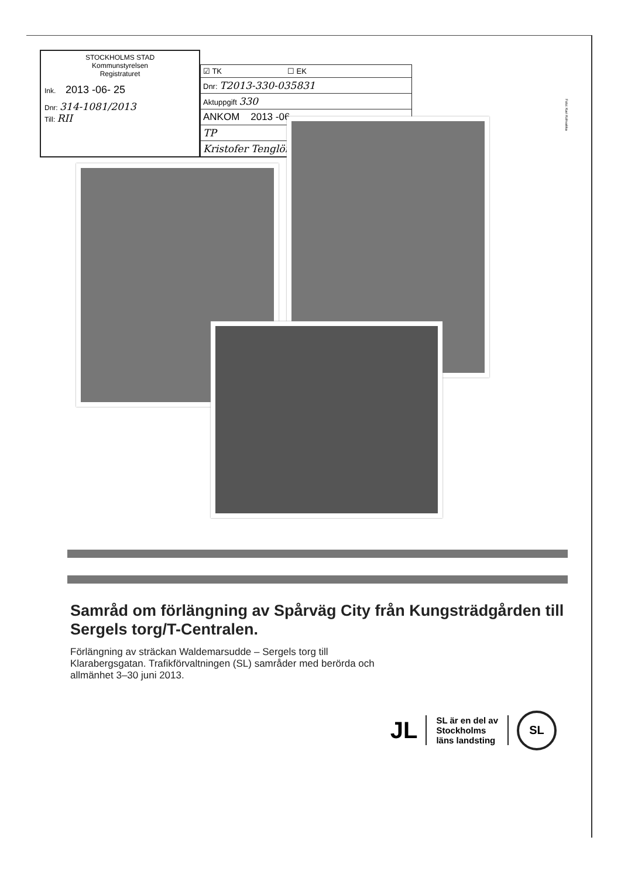STOCKHOLMS STAD
Kommunstyrelsen
Registraturet
Ink. 2013 -06- 25
Dnr: 314-1081/2013
Till: RII
☑ TK ☐ EK
Dnr: T2013-330-035831
Aktuppgift 330
ANKOM 2013 -06
TP
Kristofer Tenglöf
Foto: Kari Kohvakka
Samråd om förlängning av Spårväg City från Kungsträdgården till Sergels torg/T-Centralen.
Förlängning av sträckan Waldemarsudde – Sergels torg till Klarabergsgatan. Trafikförvaltningen (SL) samråder med berörda och allmänhet 3–30 juni 2013.
JL
SL är en del av
Stockholms
läns landsting
SL